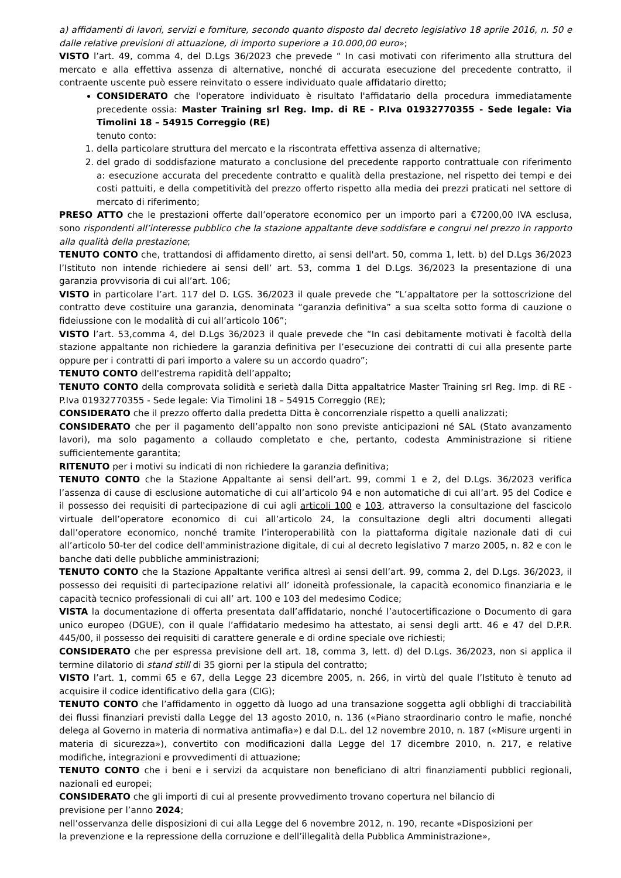a) affidamenti di lavori, servizi e forniture, secondo quanto disposto dal decreto legislativo 18 aprile 2016, n. 50 e dalle relative previsioni di attuazione, di importo superiore a 10.000,00 euro»;
VISTO l’art. 49, comma 4, del D.Lgs 36/2023 che prevede “ In casi motivati con riferimento alla struttura del mercato e alla effettiva assenza di alternative, nonché di accurata esecuzione del precedente contratto, il contraente uscente può essere reinvitato o essere individuato quale affidatario diretto;
CONSIDERATO che l'operatore individuato è risultato l'affidatario della procedura immediatamente precedente ossia: Master Training srl Reg. Imp. di RE - P.Iva 01932770355 - Sede legale: Via Timolini 18 – 54915 Correggio (RE)
tenuto conto:
1. della particolare struttura del mercato e la riscontrata effettiva assenza di alternative;
2. del grado di soddisfazione maturato a conclusione del precedente rapporto contrattuale con riferimento a: esecuzione accurata del precedente contratto e qualità della prestazione, nel rispetto dei tempi e dei costi pattuiti, e della competitività del prezzo offerto rispetto alla media dei prezzi praticati nel settore di mercato di riferimento;
PRESO ATTO che le prestazioni offerte dall’operatore economico per un importo pari a €7200,00 IVA esclusa, sono rispondenti all’interesse pubblico che la stazione appaltante deve soddisfare e congrui nel prezzo in rapporto alla qualità della prestazione;
TENUTO CONTO che, trattandosi di affidamento diretto, ai sensi dell'art. 50, comma 1, lett. b) del D.Lgs 36/2023 l’Istituto non intende richiedere ai sensi dell’ art. 53, comma 1 del D.Lgs. 36/2023 la presentazione di una garanzia provvisoria di cui all’art. 106;
VISTO in particolare l’art. 117 del D. LGS. 36/2023 il quale prevede che “L’appaltatore per la sottoscrizione del contratto deve costituire una garanzia, denominata “garanzia definitiva” a sua scelta sotto forma di cauzione o fideiussione con le modalità di cui all’articolo 106”;
VISTO l’art. 53,comma 4, del D.Lgs 36/2023 il quale prevede che “In casi debitamente motivati è facoltà della stazione appaltante non richiedere la garanzia definitiva per l’esecuzione dei contratti di cui alla presente parte oppure per i contratti di pari importo a valere su un accordo quadro”;
TENUTO CONTO dell'estrema rapidità dell’appalto;
TENUTO CONTO della comprovata solidità e serietà dalla Ditta appaltatrice Master Training srl Reg. Imp. di RE - P.Iva 01932770355 - Sede legale: Via Timolini 18 – 54915 Correggio (RE);
CONSIDERATO che il prezzo offerto dalla predetta Ditta è concorrenziale rispetto a quelli analizzati;
CONSIDERATO che per il pagamento dell’appalto non sono previste anticipazioni né SAL (Stato avanzamento lavori), ma solo pagamento a collaudo completato e che, pertanto, codesta Amministrazione si ritiene sufficientemente garantita;
RITENUTO per i motivi su indicati di non richiedere la garanzia definitiva;
TENUTO CONTO che la Stazione Appaltante ai sensi dell’art. 99, commi 1 e 2, del D.Lgs. 36/2023 verifica l’assenza di cause di esclusione automatiche di cui all’articolo 94 e non automatiche di cui all’art. 95 del Codice e il possesso dei requisiti di partecipazione di cui agli articoli 100 e 103, attraverso la consultazione del fascicolo virtuale dell’operatore economico di cui all’articolo 24, la consultazione degli altri documenti allegati dall’operatore economico, nonché tramite l’interoperabilità con la piattaforma digitale nazionale dati di cui all’articolo 50-ter del codice dell'amministrazione digitale, di cui al decreto legislativo 7 marzo 2005, n. 82 e con le banche dati delle pubbliche amministrazioni;
TENUTO CONTO che la Stazione Appaltante verifica altresì ai sensi dell’art. 99, comma 2, del D.Lgs. 36/2023, il possesso dei requisiti di partecipazione relativi all’ idoneità professionale, la capacità economico finanziaria e le capacità tecnico professionali di cui all’ art. 100 e 103 del medesimo Codice;
VISTA la documentazione di offerta presentata dall’affidatario, nonché l’autocertificazione o Documento di gara unico europeo (DGUE), con il quale l’affidatario medesimo ha attestato, ai sensi degli artt. 46 e 47 del D.P.R. 445/00, il possesso dei requisiti di carattere generale e di ordine speciale ove richiesti;
CONSIDERATO che per espressa previsione dell art. 18, comma 3, lett. d) del D.Lgs. 36/2023, non si applica il termine dilatorio di stand still di 35 giorni per la stipula del contratto;
VISTO l’art. 1, commi 65 e 67, della Legge 23 dicembre 2005, n. 266, in virtù del quale l’Istituto è tenuto ad acquisire il codice identificativo della gara (CIG);
TENUTO CONTO che l’affidamento in oggetto dà luogo ad una transazione soggetta agli obblighi di tracciabilità dei flussi finanziari previsti dalla Legge del 13 agosto 2010, n. 136 («Piano straordinario contro le mafie, nonché delega al Governo in materia di normativa antimafia») e dal D.L. del 12 novembre 2010, n. 187 («Misure urgenti in materia di sicurezza»), convertito con modificazioni dalla Legge del 17 dicembre 2010, n. 217, e relative modifiche, integrazioni e provvedimenti di attuazione;
TENUTO CONTO che i beni e i servizi da acquistare non beneficiano di altri finanziamenti pubblici regionali, nazionali ed europei;
CONSIDERATO che gli importi di cui al presente provvedimento trovano copertura nel bilancio di
previsione per l’anno 2024;
nell’osservanza delle disposizioni di cui alla Legge del 6 novembre 2012, n. 190, recante «Disposizioni per
la prevenzione e la repressione della corruzione e dell’illegalità della Pubblica Amministrazione»,